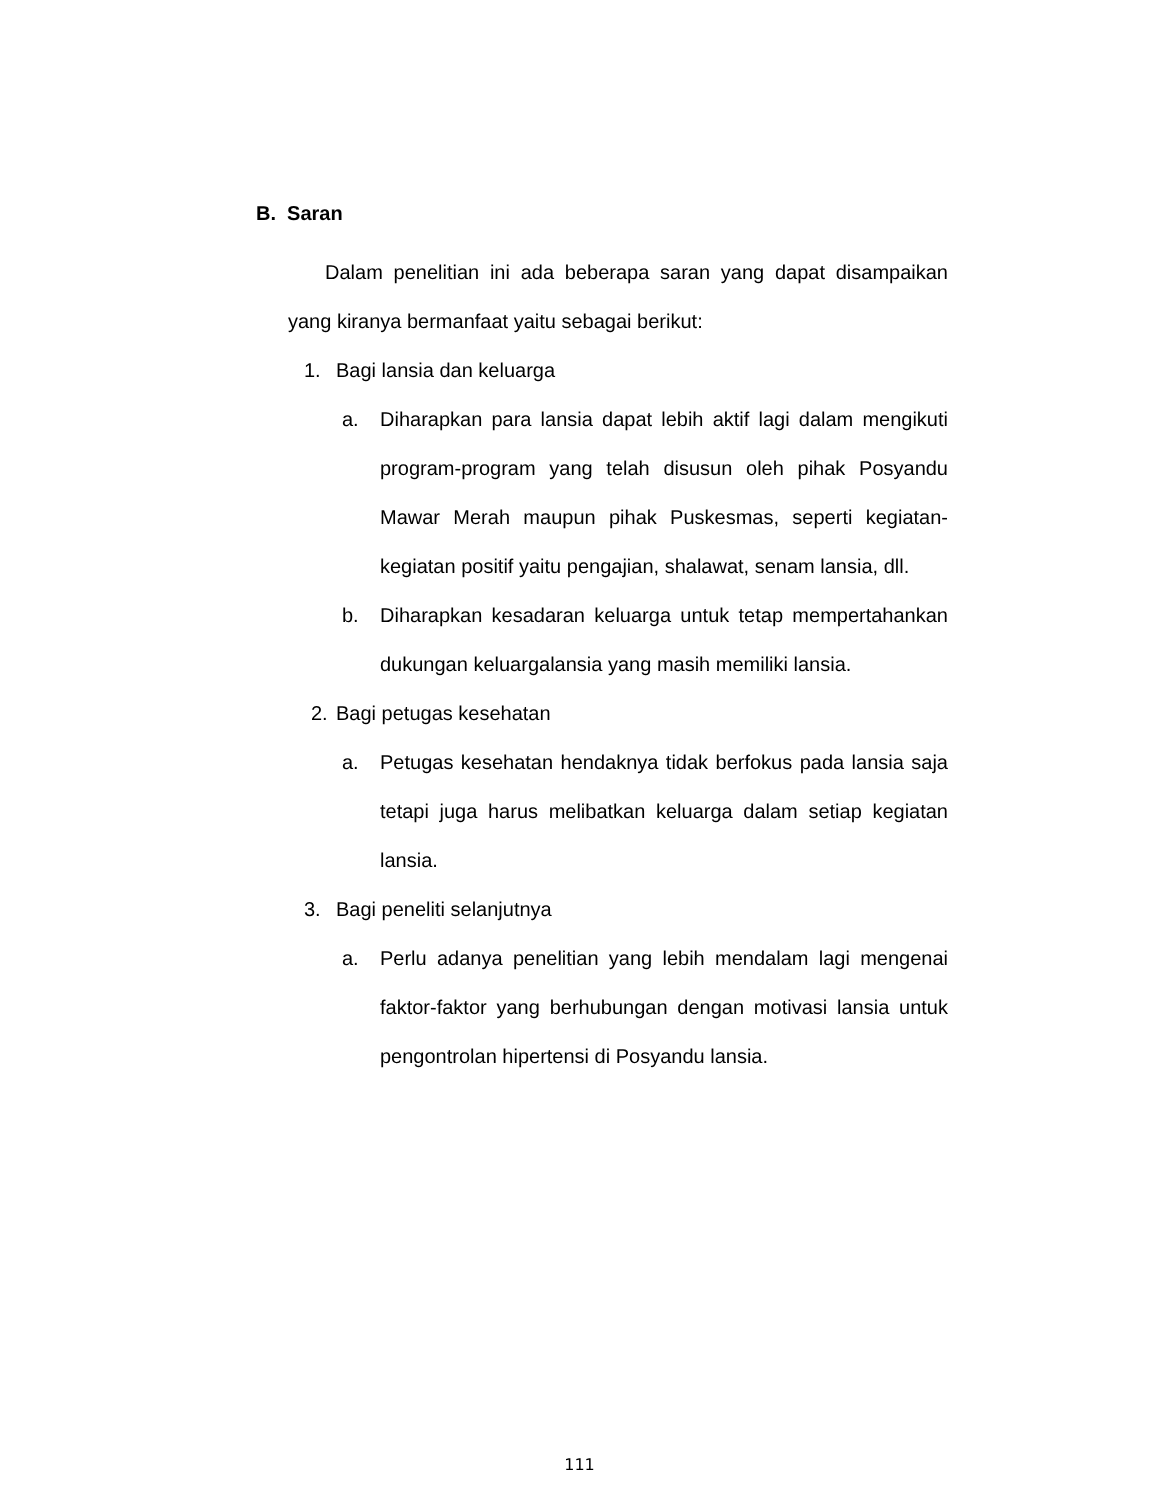B. Saran
Dalam penelitian ini ada beberapa saran yang dapat disampaikan yang kiranya bermanfaat yaitu sebagai berikut:
1. Bagi lansia dan keluarga
a. Diharapkan para lansia dapat lebih aktif lagi dalam mengikuti program-program yang telah disusun oleh pihak Posyandu Mawar Merah maupun pihak Puskesmas, seperti kegiatan-kegiatan positif yaitu pengajian, shalawat, senam lansia, dll.
b. Diharapkan kesadaran keluarga untuk tetap mempertahankan dukungan keluargalansia yang masih memiliki lansia.
2. Bagi petugas kesehatan
a. Petugas kesehatan hendaknya tidak berfokus pada lansia saja tetapi juga harus melibatkan keluarga dalam setiap kegiatan lansia.
3. Bagi peneliti selanjutnya
a. Perlu adanya penelitian yang lebih mendalam lagi mengenai faktor-faktor yang berhubungan dengan motivasi lansia untuk pengontrolan hipertensi di Posyandu lansia.
111